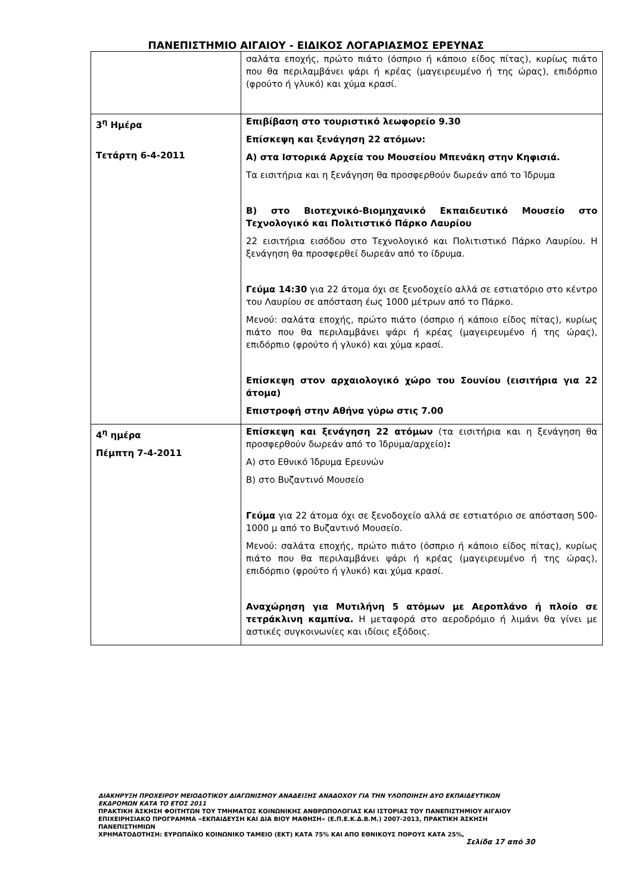ΠΑΝΕΠΙΣΤΗΜΙΟ ΑΙΓΑΙΟΥ - ΕΙΔΙΚΟΣ ΛΟΓΑΡΙΑΣΜΟΣ ΕΡΕΥΝΑΣ
| | σαλάτα εποχής, πρώτο πιάτο (όσπριο ή κάποιο είδος πίτας), κυρίως πιάτο που θα περιλαμβάνει ψάρι ή κρέας (μαγειρευμένο ή της ώρας), επιδόρπιο (φρούτο ή γλυκό) και χύμα κρασί. |
| 3<sup>η</sup> Ημέρα Τετάρτη 6-4-2011 | Επιβίβαση στο τουριστικό λεωφορείο 9.30 Επίσκεψη και ξενάγηση 22 ατόμων: Α) στα Ιστορικά Αρχεία του Μουσείου Μπενάκη στην Κηφισιά. Τα εισιτήρια και η ξενάγηση θα προσφερθούν δωρεάν από το Ίδρυμα Β) στο Βιοτεχνικό-Βιομηχανικό Εκπαιδευτικό Μουσείο στο Τεχνολογικό και Πολιτιστικό Πάρκο Λαυρίου 22 εισιτήρια εισόδου στο Τεχνολογικό και Πολιτιστικό Πάρκο Λαυρίου. Η ξενάγηση θα προσφερθεί δωρεάν από το ίδρυμα. Γεύμα 14:30 για 22 άτομα όχι σε ξενοδοχείο αλλά σε εστιατόριο στο κέντρο του Λαυρίου σε απόσταση έως 1000 μέτρων από το Πάρκο. Μενού: σαλάτα εποχής, πρώτο πιάτο (όσπριο ή κάποιο είδος πίτας), κυρίως πιάτο που θα περιλαμβάνει ψάρι ή κρέας (μαγειρευμένο ή της ώρας), επιδόρπιο (φρούτο ή γλυκό) και χύμα κρασί. Επίσκεψη στον αρχαιολογικό χώρο του Σουνίου (εισιτήρια για 22 άτομα) Επιστροφή στην Αθήνα γύρω στις 7.00 |
| 4<sup>η</sup> ημέρα Πέμπτη 7-4-2011 | Επίσκεψη και ξενάγηση 22 ατόμων (τα εισιτήρια και η ξενάγηση θα προσφερθούν δωρεάν από το Ίδρυμα/αρχείο) : Α) στο Εθνικό Ίδρυμα Ερευνών Β) στο Βυζαντινό Μουσείο Γεύμα για 22 άτομα όχι σε ξενοδοχείο αλλά σε εστιατόριο σε απόσταση 500-1000 μ από το Βυζαντινό Μουσείο. Μενού: σαλάτα εποχής, πρώτο πιάτο (όσπριο ή κάποιο είδος πίτας), κυρίως πιάτο που θα περιλαμβάνει ψάρι ή κρέας (μαγειρευμένο ή της ώρας), επιδόρπιο (φρούτο ή γλυκό) και χύμα κρασί. Αναχώρηση για Μυτιλήνη 5 ατόμων με Αεροπλάνο ή πλοίο σε τετράκλινη καμπίνα. Η μεταφορά στο αεροδρόμιο ή λιμάνι θα γίνει με αστικές συγκοινωνίες και ιδίοις εξόδοις. |
ΔΙΑΚΗΡΥΞΗ ΠΡΟΧΕΙΡΟΥ ΜΕΙΟΔΟΤΙΚΟΥ ΔΙΑΓΩΝΙΣΜΟΥ ΑΝΑΔΕΙΞΗΣ ΑΝΑΔΟΧΟΥ ΓΙΑ ΤΗΝ ΥΛΟΠΟΙΗΣΗ ΔΥΟ ΕΚΠΑΙΔΕΥΤΙΚΩΝ ΕΚΔΡΟΜΩΝ ΚΑΤΑ ΤΟ ΕΤΟΣ 2011
ΠΡΑΚΤΙΚΗ ΆΣΚΗΣΗ ΦΟΙΤΗΤΩΝ ΤΟΥ ΤΜΗΜΑΤΟΣ ΚΟΙΝΩΝΙΚΗΣ ΑΝΘΡΩΠΟΛΟΓΙΑΣ ΚΑΙ ΙΣΤΟΡΙΑΣ ΤΟΥ ΠΑΝΕΠΙΣΤΗΜΙΟΥ ΑΙΓΑΙΟΥ ΕΠΙΧΕΙΡΗΣΙΑΚΟ ΠΡΟΓΡΑΜΜΑ «ΕΚΠΑΙΔΕΥΣΗ ΚΑΙ ΔΙΑ ΒΙΟΥ ΜΑΘΗΣΗ» (Ε.Π.Ε.Κ.Δ.Β.Μ.) 2007-2013, ΠΡΑΚΤΙΚΗ ΆΣΚΗΣΗ ΠΑΝΕΠΙΣΤΗΜΙΩΝ
ΧΡΗΜΑΤΟΔΟΤΗΣΗ: ΕΥΡΩΠΑΪΚΟ ΚΟΙΝΩΝΙΚΟ ΤΑΜΕΙΟ (ΕΚΤ) ΚΑΤΑ 75% ΚΑΙ ΑΠΟ ΕΘΝΙΚΟΥΣ ΠΟΡΟΥΣ ΚΑΤΑ 25%,
Σελίδα 17 από 30